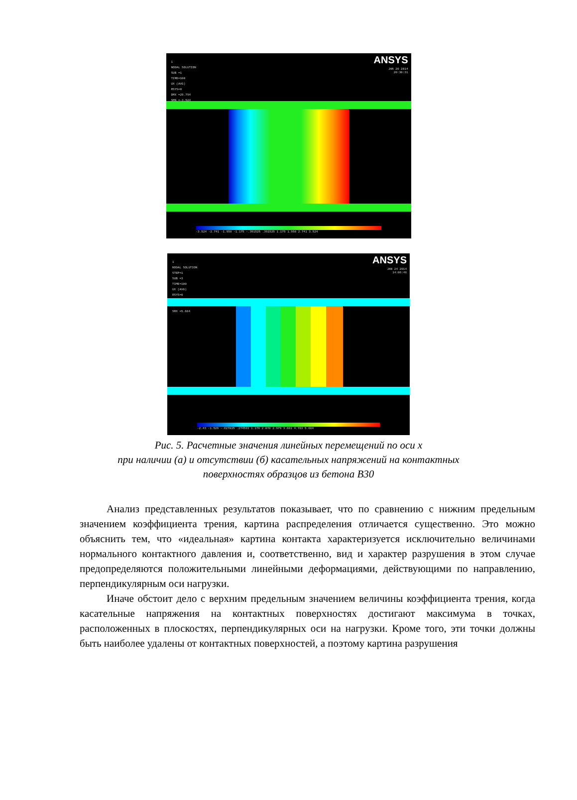1
NODAL SOLUTION
SUB =1
TIME=100
UX (AVG)
RSYS=0
DMX =29.794
SMN =-3.524
ANSYS
JAN 20 2014
20:30:31
-3.524 -2.741 -1.958 -1.175 -.391525 .391525 1.175 1.958 2.741 3.524
1
NODAL SOLUTION
STEP=1
SUB =3
TIME=100
UX (AVG)
RSYS=0
SMX =5.684
ANSYS
JAN 24 2014
14:06:46
-2.43 -1.529 -.627025 .274593 1.176 2.078 2.979 3.881 4.783 5.684
Рис. 5. Расчетные значения линейных перемещений по оси x
при наличии (а) и отсутствии (б) касательных напряжений на контактных
поверхностях образцов из бетона B30
Анализ представленных результатов показывает, что по сравнению с нижним предельным значением коэффициента трения, картина распределения отличается существенно. Это можно объяснить тем, что «идеальная» картина контакта характеризуется исключительно величинами нормального контактного давления и, соответственно, вид и характер разрушения в этом случае предопределяются положительными линейными деформациями, действующими по направлению, перпендикулярным оси нагрузки.
Иначе обстоит дело с верхним предельным значением величины коэффициента трения, когда касательные напряжения на контактных поверхностях достигают максимума в точках, расположенных в плоскостях, перпендикулярных оси на нагрузки. Кроме того, эти точки должны быть наиболее удалены от контактных поверхностей, а поэтому картина разрушения